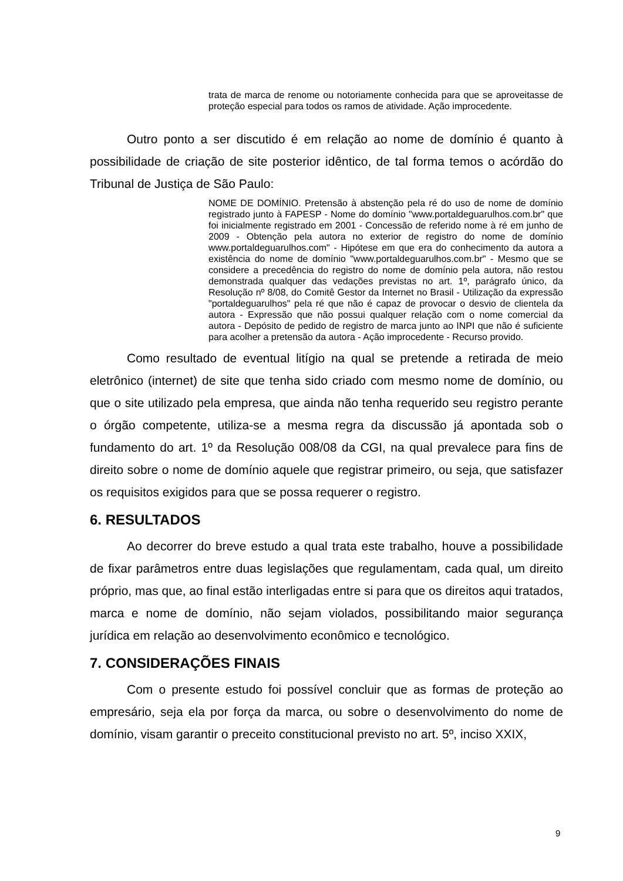trata de marca de renome ou notoriamente conhecida para que se aproveitasse de proteção especial para todos os ramos de atividade. Ação improcedente.
Outro ponto a ser discutido é em relação ao nome de domínio é quanto à possibilidade de criação de site posterior idêntico, de tal forma temos o acórdão do Tribunal de Justiça de São Paulo:
NOME DE DOMÍNIO. Pretensão à abstenção pela ré do uso de nome de domínio registrado junto à FAPESP - Nome do domínio "www.portaldeguarulhos.com.br" que foi inicialmente registrado em 2001 - Concessão de referido nome à ré em junho de 2009 - Obtenção pela autora no exterior de registro do nome de domínio www.portaldeguarulhos.com" - Hipótese em que era do conhecimento da autora a existência do nome de domínio "www.portaldeguarulhos.com.br" - Mesmo que se considere a precedência do registro do nome de domínio pela autora, não restou demonstrada qualquer das vedações previstas no art. 1º, parágrafo único, da Resolução nº 8/08, do Comitê Gestor da Internet no Brasil - Utilização da expressão "portaldeguarulhos" pela ré que não é capaz de provocar o desvio de clientela da autora - Expressão que não possui qualquer relação com o nome comercial da autora - Depósito de pedido de registro de marca junto ao INPI que não é suficiente para acolher a pretensão da autora - Ação improcedente - Recurso provido.
Como resultado de eventual litígio na qual se pretende a retirada de meio eletrônico (internet) de site que tenha sido criado com mesmo nome de domínio, ou que o site utilizado pela empresa, que ainda não tenha requerido seu registro perante o órgão competente, utiliza-se a mesma regra da discussão já apontada sob o fundamento do art. 1º da Resolução 008/08 da CGI, na qual prevalece para fins de direito sobre o nome de domínio aquele que registrar primeiro, ou seja, que satisfazer os requisitos exigidos para que se possa requerer o registro.
6. RESULTADOS
Ao decorrer do breve estudo a qual trata este trabalho, houve a possibilidade de fixar parâmetros entre duas legislações que regulamentam, cada qual, um direito próprio, mas que, ao final estão interligadas entre si para que os direitos aqui tratados, marca e nome de domínio, não sejam violados, possibilitando maior segurança jurídica em relação ao desenvolvimento econômico e tecnológico.
7. CONSIDERAÇÕES FINAIS
Com o presente estudo foi possível concluir que as formas de proteção ao empresário, seja ela por força da marca, ou sobre o desenvolvimento do nome de domínio, visam garantir o preceito constitucional previsto no art. 5º, inciso XXIX,
9